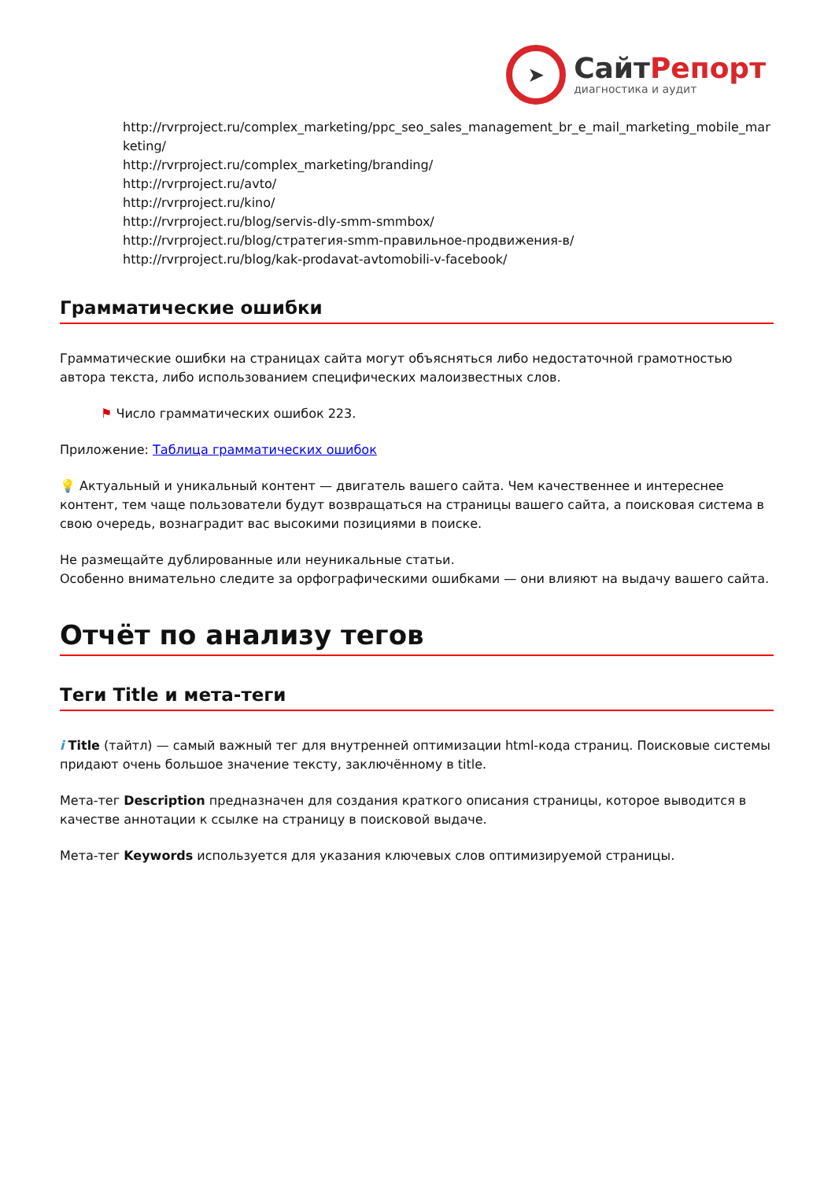➤
СайтРепорт
диагностика и аудит
http://rvrproject.ru/complex_marketing/ppc_seo_sales_management_br_e_mail_marketing_mobile_marketing/
http://rvrproject.ru/complex_marketing/branding/
http://rvrproject.ru/avto/
http://rvrproject.ru/kino/
http://rvrproject.ru/blog/servis-dly-smm-smmbox/
http://rvrproject.ru/blog/стратегия-smm-правильное-продвижения-в/
http://rvrproject.ru/blog/kak-prodavat-avtomobili-v-facebook/
Грамматические ошибки
Грамматические ошибки на страницах сайта могут объясняться либо недостаточной грамотностью автора текста, либо использованием специфических малоизвестных слов.
⚑ Число грамматических ошибок 223.
Приложение: Таблица грамматических ошибок
💡 Актуальный и уникальный контент — двигатель вашего сайта. Чем качественнее и интереснее контент, тем чаще пользователи будут возвращаться на страницы вашего сайта, а поисковая система в свою очередь, вознаградит вас высокими позициями в поиске.
Не размещайте дублированные или неуникальные статьи.
Особенно внимательно следите за орфографическими ошибками — они влияют на выдачу вашего сайта.
Отчёт по анализу тегов
Теги Title и мета-теги
i Title (тайтл) — самый важный тег для внутренней оптимизации html-кода страниц. Поисковые системы придают очень большое значение тексту, заключённому в title.
Мета-тег Description предназначен для создания краткого описания страницы, которое выводится в качестве аннотации к ссылке на страницу в поисковой выдаче.
Мета-тег Keywords используется для указания ключевых слов оптимизируемой страницы.